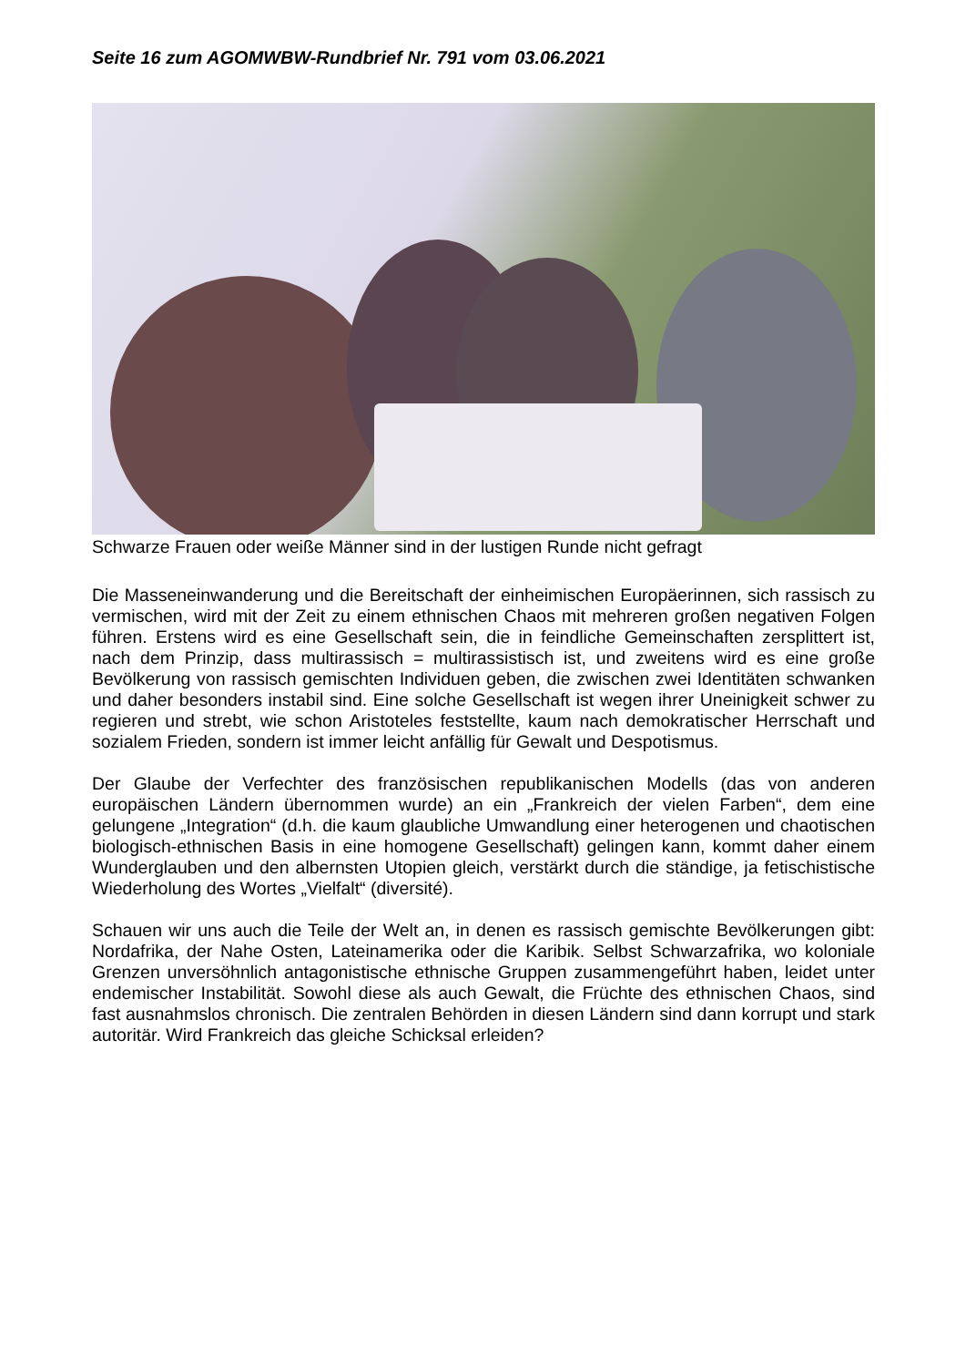Seite 16 zum AGOMWBW-Rundbrief Nr. 791 vom 03.06.2021
Schwarze Frauen oder weiße Männer sind in der lustigen Runde nicht gefragt
Die Masseneinwanderung und die Bereitschaft der einheimischen Europäerinnen, sich rassisch zu vermischen, wird mit der Zeit zu einem ethnischen Chaos mit mehreren großen negativen Folgen führen. Erstens wird es eine Gesellschaft sein, die in feindliche Gemeinschaften zersplittert ist, nach dem Prinzip, dass multirassisch = multirassistisch ist, und zweitens wird es eine große Bevölkerung von rassisch gemischten Individuen geben, die zwischen zwei Identitäten schwanken und daher besonders instabil sind. Eine solche Gesellschaft ist wegen ihrer Uneinigkeit schwer zu regieren und strebt, wie schon Aristoteles feststellte, kaum nach demokratischer Herrschaft und sozialem Frieden, sondern ist immer leicht anfällig für Gewalt und Despotismus.
Der Glaube der Verfechter des französischen republikanischen Modells (das von anderen europäischen Ländern übernommen wurde) an ein „Frankreich der vielen Farben“, dem eine gelungene „Integration“ (d.h. die kaum glaubliche Umwandlung einer heterogenen und chaotischen biologisch-ethnischen Basis in eine homogene Gesellschaft) gelingen kann, kommt daher einem Wunderglauben und den albernsten Utopien gleich, verstärkt durch die ständige, ja fetischistische Wiederholung des Wortes „Vielfalt“ (diversité).
Schauen wir uns auch die Teile der Welt an, in denen es rassisch gemischte Bevölkerungen gibt: Nordafrika, der Nahe Osten, Lateinamerika oder die Karibik. Selbst Schwarzafrika, wo koloniale Grenzen unversöhnlich antagonistische ethnische Gruppen zusammengeführt haben, leidet unter endemischer Instabilität. Sowohl diese als auch Gewalt, die Früchte des ethnischen Chaos, sind fast ausnahmslos chronisch. Die zentralen Behörden in diesen Ländern sind dann korrupt und stark autoritär. Wird Frankreich das gleiche Schicksal erleiden?